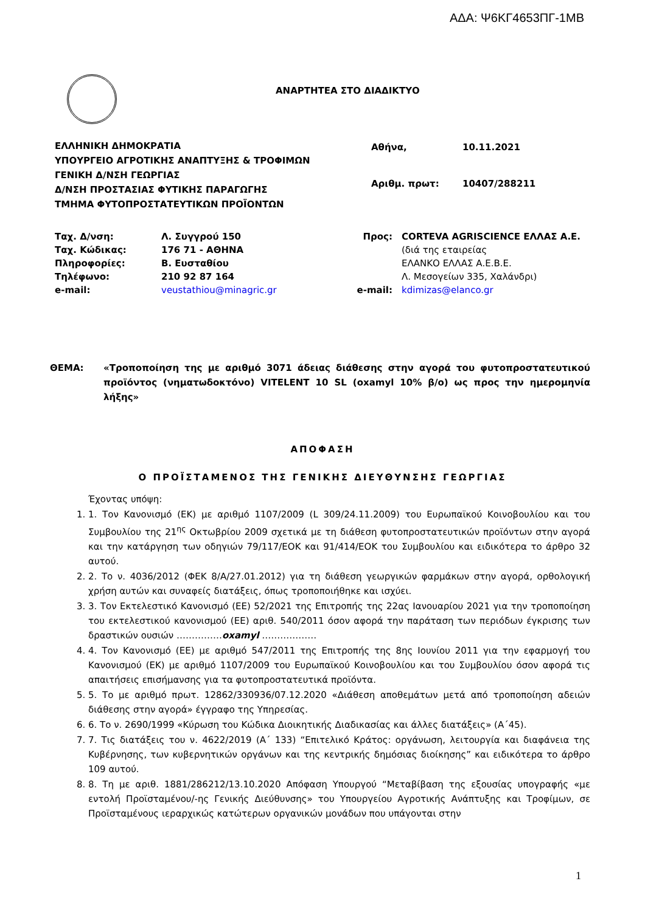ΑΔΑ: Ψ6ΚΓ4653ΠΓ-1ΜΒ
ΑΝΑΡΤΗΤΕΑ ΣΤΟ ΔΙΑΔΙΚΤΥΟ
ΕΛΛΗΝΙΚΗ ΔΗΜΟΚΡΑΤΙΑ
ΥΠΟΥΡΓΕΙΟ ΑΓΡΟΤΙΚΗΣ ΑΝΑΠΤΥΞΗΣ & ΤΡΟΦΙΜΩΝ
ΓΕΝΙΚΗ Δ/ΝΣΗ ΓΕΩΡΓΙΑΣ
Δ/ΝΣΗ ΠΡΟΣΤΑΣΙΑΣ ΦΥΤΙΚΗΣ ΠΑΡΑΓΩΓΗΣ
ΤΜΗΜΑ ΦΥΤΟΠΡΟΣΤΑΤΕΥΤΙΚΩΝ ΠΡΟΪΟΝΤΩΝ
| Αθήνα, | 10.11.2021 |
| Αριθμ. πρωτ: | 10407/288211 |
| Ταχ. Δ/νση: | Λ. Συγγρού 150 | Προς: | CORTEVA AGRISCIENCE ΕΛΛΑΣ Α.Ε. |
| Ταχ. Κώδικας: | 176 71 - ΑΘΗΝΑ | | (διά της εταιρείας |
| Πληροφορίες: | Β. Ευσταθίου | | ΕΛΑΝΚΟ ΕΛΛΑΣ Α.Ε.Β.Ε. |
| Τηλέφωνο: | 210 92 87 164 | | Λ. Μεσογείων 335, Χαλάνδρι) |
| e-mail: | veustathiou@minagric.gr | e-mail: | kdimizas@elanco.gr |
ΘΕΜΑ: «Τροποποίηση της με αριθμό 3071 άδειας διάθεσης στην αγορά του φυτοπροστατευτικού προϊόντος (νηματωδοκτόνο) VITELENT 10 SL (oxamyl 10% β/ο) ως προς την ημερομηνία λήξης»
ΑΠΟΦΑΣΗ
Ο ΠΡΟΪΣΤΑΜΕΝΟΣ ΤΗΣ ΓΕΝΙΚΗΣ ΔΙΕΥΘΥΝΣΗΣ ΓΕΩΡΓΙΑΣ
Έχοντας υπόψη:
1. 1. Τον Κανονισμό (ΕΚ) με αριθμό 1107/2009 (L 309/24.11.2009) του Ευρωπαϊκού Κοινοβουλίου και του Συμβουλίου της 21<sup>ης</sup> Οκτωβρίου 2009 σχετικά με τη διάθεση φυτοπροστατευτικών προϊόντων στην αγορά και την κατάργηση των οδηγιών 79/117/ΕΟΚ και 91/414/ΕΟΚ του Συμβουλίου και ειδικότερα το άρθρο 32 αυτού.
2. 2. Το ν. 4036/2012 (ΦΕΚ 8/Α/27.01.2012) για τη διάθεση γεωργικών φαρμάκων στην αγορά, ορθολογική χρήση αυτών και συναφείς διατάξεις, όπως τροποποιήθηκε και ισχύει.
3. 3. Τον Εκτελεστικό Κανονισμό (ΕΕ) 52/2021 της Επιτροπής της 22ας Ιανουαρίου 2021 για την τροποποίηση του εκτελεστικού κανονισμού (ΕΕ) αριθ. 540/2011 όσον αφορά την παράταση των περιόδων έγκρισης των δραστικών ουσιών ……………oxamyl ………………
4. 4. Τον Κανονισμό (ΕΕ) με αριθμό 547/2011 της Επιτροπής της 8ης Ιουνίου 2011 για την εφαρμογή του Κανονισμού (ΕΚ) με αριθμό 1107/2009 του Ευρωπαϊκού Κοινοβουλίου και του Συμβουλίου όσον αφορά τις απαιτήσεις επισήμανσης για τα φυτοπροστατευτικά προϊόντα.
5. 5. Το με αριθμό πρωτ. 12862/330936/07.12.2020 «Διάθεση αποθεμάτων μετά από τροποποίηση αδειών διάθεσης στην αγορά» έγγραφο της Υπηρεσίας.
6. 6. Το ν. 2690/1999 «Κύρωση του Κώδικα Διοικητικής Διαδικασίας και άλλες διατάξεις» (Α΄45).
7. 7. Τις διατάξεις του ν. 4622/2019 (Α΄ 133) “Επιτελικό Κράτος: οργάνωση, λειτουργία και διαφάνεια της Κυβέρνησης, των κυβερνητικών οργάνων και της κεντρικής δημόσιας διοίκησης” και ειδικότερα το άρθρο 109 αυτού.
8. 8. Τη με αριθ. 1881/286212/13.10.2020 Απόφαση Υπουργού “Μεταβίβαση της εξουσίας υπογραφής «με εντολή Προϊσταμένου/-ης Γενικής Διεύθυνσης» του Υπουργείου Αγροτικής Ανάπτυξης και Τροφίμων, σε Προϊσταμένους ιεραρχικώς κατώτερων οργανικών μονάδων που υπάγονται στην
1